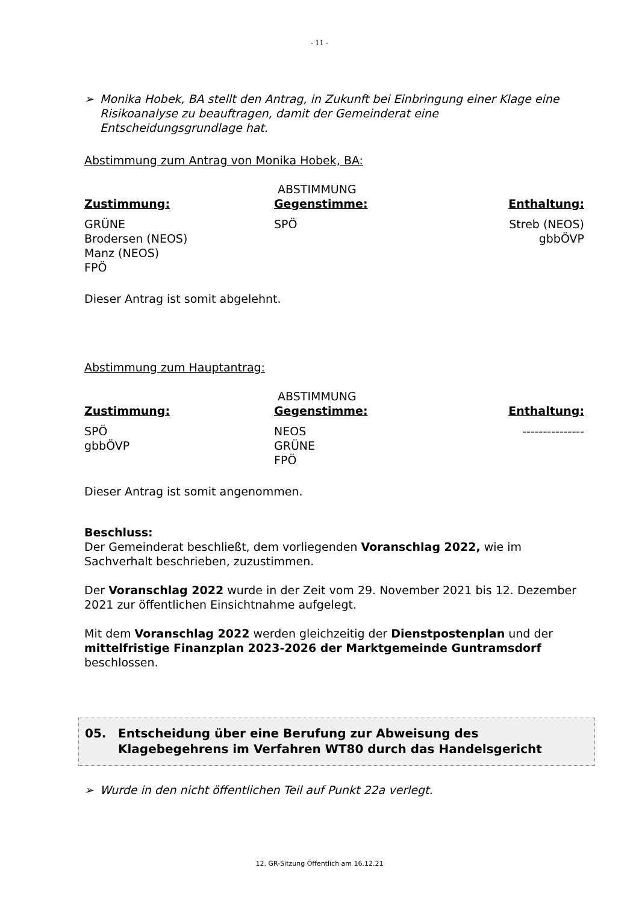- 11 -
➢ Monika Hobek, BA stellt den Antrag, in Zukunft bei Einbringung einer Klage eine Risikoanalyse zu beauftragen, damit der Gemeinderat eine Entscheidungsgrundlage hat.
Abstimmung zum Antrag von Monika Hobek, BA:
| | ABSTIMMUNG | |
| Zustimmung: | Gegenstimme: | Enthaltung: |
| GRÜNE Brodersen (NEOS) Manz (NEOS) FPÖ | SPÖ | Streb (NEOS) gbbÖVP |
Dieser Antrag ist somit abgelehnt.
Abstimmung zum Hauptantrag:
| | ABSTIMMUNG | |
| Zustimmung: | Gegenstimme: | Enthaltung: |
| SPÖ gbbÖVP | NEOS GRÜNE FPÖ | --------------- |
Dieser Antrag ist somit angenommen.
Beschluss:
Der Gemeinderat beschließt, dem vorliegenden Voranschlag 2022, wie im Sachverhalt beschrieben, zuzustimmen.
Der Voranschlag 2022 wurde in der Zeit vom 29. November 2021 bis 12. Dezember 2021 zur öffentlichen Einsichtnahme aufgelegt.
Mit dem Voranschlag 2022 werden gleichzeitig der Dienstpostenplan und der mittelfristige Finanzplan 2023-2026 der Marktgemeinde Guntramsdorf beschlossen.
05. Entscheidung über eine Berufung zur Abweisung des Klagebegehrens im Verfahren WT80 durch das Handelsgericht
➢ Wurde in den nicht öffentlichen Teil auf Punkt 22a verlegt.
12. GR-Sitzung Öffentlich am 16.12.21